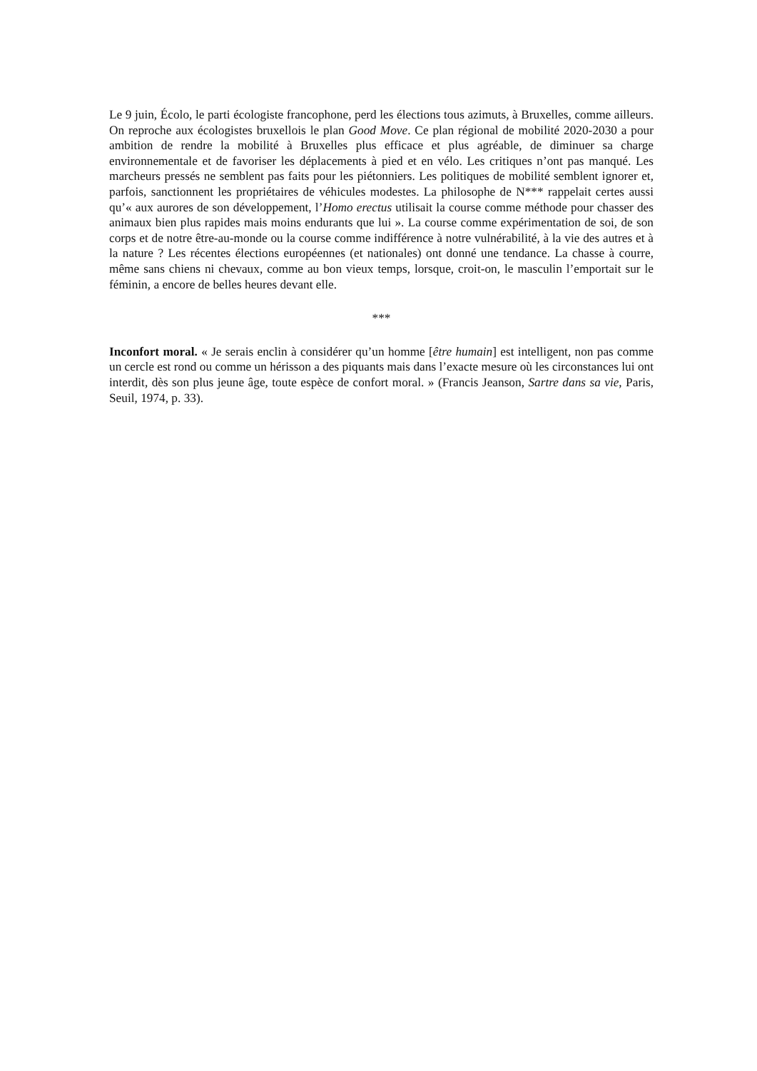Le 9 juin, Écolo, le parti écologiste francophone, perd les élections tous azimuts, à Bruxelles, comme ailleurs. On reproche aux écologistes bruxellois le plan Good Move. Ce plan régional de mobilité 2020-2030 a pour ambition de rendre la mobilité à Bruxelles plus efficace et plus agréable, de diminuer sa charge environnementale et de favoriser les déplacements à pied et en vélo. Les critiques n’ont pas manqué. Les marcheurs pressés ne semblent pas faits pour les piétonniers. Les politiques de mobilité semblent ignorer et, parfois, sanctionnent les propriétaires de véhicules modestes. La philosophe de N*** rappelait certes aussi qu’« aux aurores de son développement, l’Homo erectus utilisait la course comme méthode pour chasser des animaux bien plus rapides mais moins endurants que lui ». La course comme expérimentation de soi, de son corps et de notre être-au-monde ou la course comme indifférence à notre vulnérabilité, à la vie des autres et à la nature ? Les récentes élections européennes (et nationales) ont donné une tendance. La chasse à courre, même sans chiens ni chevaux, comme au bon vieux temps, lorsque, croit-on, le masculin l’emportait sur le féminin, a encore de belles heures devant elle.
***
Inconfort moral. « Je serais enclin à considérer qu’un homme [être humain] est intelligent, non pas comme un cercle est rond ou comme un hérisson a des piquants mais dans l’exacte mesure où les circonstances lui ont interdit, dès son plus jeune âge, toute espèce de confort moral. » (Francis Jeanson, Sartre dans sa vie, Paris, Seuil, 1974, p. 33).